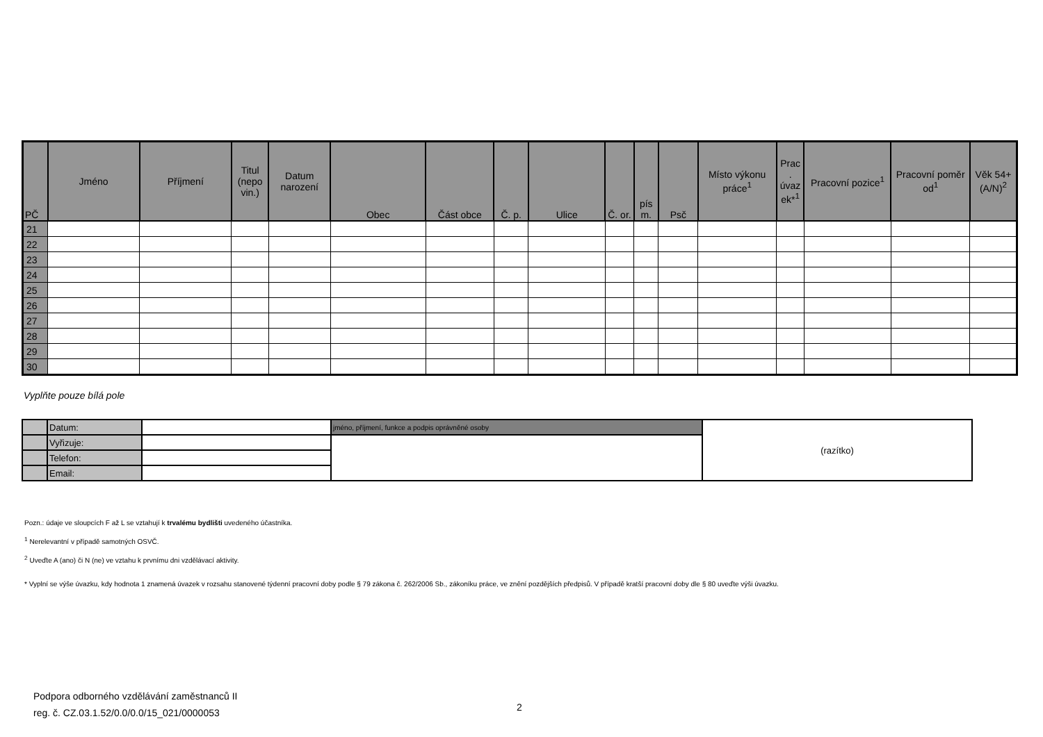| PČ | Jméno | Příjmení | Titul (nepo vin.) | Datum narození | Obec | Část obce | Č. p. | Ulice | Č. or. | pís m. | Psč | Místo výkonu práce<sup>1</sup> | Prac . úvaz ek*<sup>1</sup> | Pracovní pozice<sup>1</sup> | Pracovní poměr od<sup>1</sup> | Věk 54+ (A/N)<sup>2</sup> |
| --- | --- | --- | --- | --- | --- | --- | --- | --- | --- | --- | --- | --- | --- | --- | --- | --- |
| 21 | | | | | | | | | | | | | | | | |
| 22 | | | | | | | | | | | | | | | | |
| 23 | | | | | | | | | | | | | | | | |
| 24 | | | | | | | | | | | | | | | | |
| 25 | | | | | | | | | | | | | | | | |
| 26 | | | | | | | | | | | | | | | | |
| 27 | | | | | | | | | | | | | | | | |
| 28 | | | | | | | | | | | | | | | | |
| 29 | | | | | | | | | | | | | | | | |
| 30 | | | | | | | | | | | | | | | | |
Vyplňte pouze bílá pole
| | Datum: | | jméno, příjmení, funkce a podpis oprávněné osoby | (razítko) |
| | Vyřizuje: | | | |
| | Telefon: | | | |
| | Email: | | | |
Pozn.: údaje ve sloupcích F až L se vztahují k trvalému bydlišti uvedeného účastníka.
<sup>1</sup> Nerelevantní v případě samotných OSVČ.
<sup>2</sup> Uveďte A (ano) či N (ne) ve vztahu k prvnímu dni vzdělávací aktivity.
* Vyplní se výše úvazku, kdy hodnota 1 znamená úvazek v rozsahu stanovené týdenní pracovní doby podle § 79 zákona č. 262/2006 Sb., zákoníku práce, ve znění pozdějších předpisů. V případě kratší pracovní doby dle § 80 uveďte výši úvazku.
Podpora odborného vzdělávání zaměstnanců II
reg. č. CZ.03.1.52/0.0/0.0/15_021/0000053
2